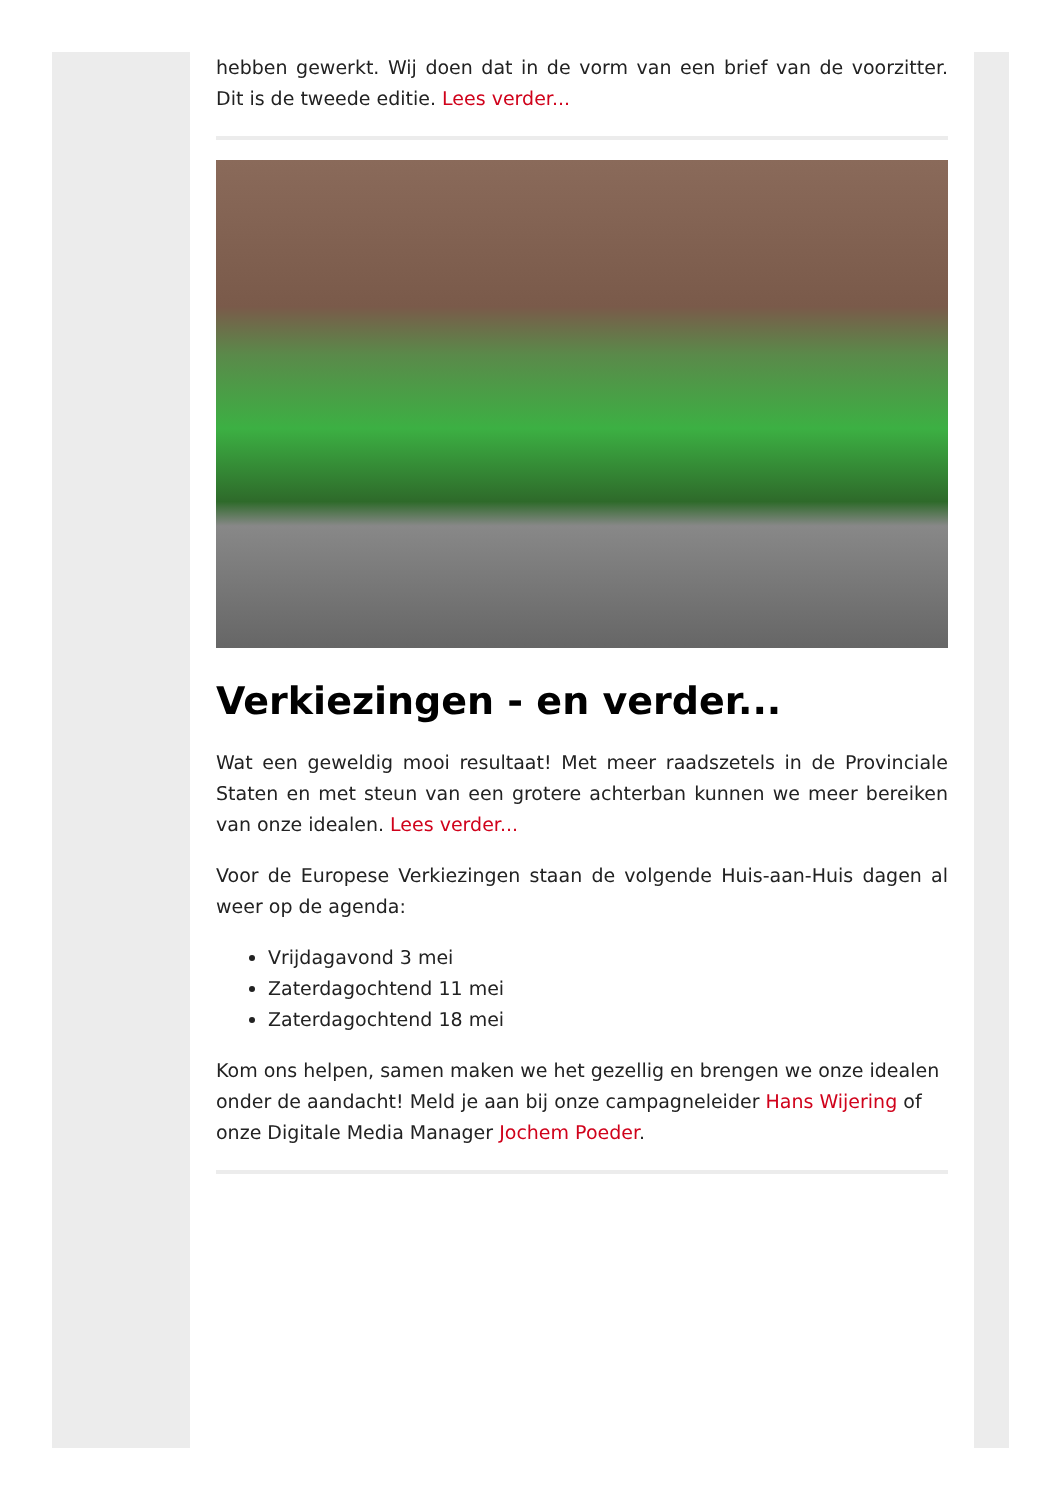hebben gewerkt. Wij doen dat in de vorm van een brief van de voorzitter. Dit is de tweede editie. Lees verder...
Verkiezingen - en verder...
Wat een geweldig mooi resultaat! Met meer raadszetels in de Provinciale Staten en met steun van een grotere achterban kunnen we meer bereiken van onze idealen. Lees verder...
Voor de Europese Verkiezingen staan de volgende Huis-aan-Huis dagen al weer op de agenda:
Vrijdagavond 3 mei
Zaterdagochtend 11 mei
Zaterdagochtend 18 mei
Kom ons helpen, samen maken we het gezellig en brengen we onze idealen onder de aandacht! Meld je aan bij onze campagneleider Hans Wijering of onze Digitale Media Manager Jochem Poeder.